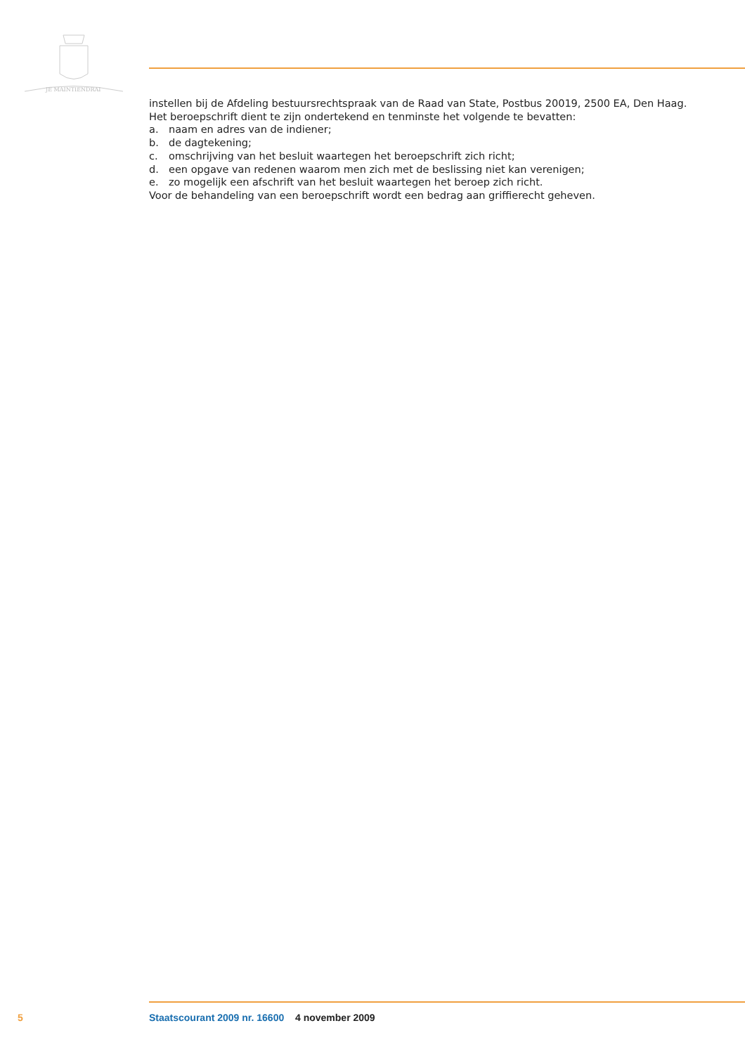JE MAINTIENDRAI
instellen bij de Afdeling bestuursrechtspraak van de Raad van State, Postbus 20019, 2500 EA, Den Haag.
Het beroepschrift dient te zijn ondertekend en tenminste het volgende te bevatten:
a. naam en adres van de indiener;
b. de dagtekening;
c. omschrijving van het besluit waartegen het beroepschrift zich richt;
d. een opgave van redenen waarom men zich met de beslissing niet kan verenigen;
e. zo mogelijk een afschrift van het besluit waartegen het beroep zich richt.
Voor de behandeling van een beroepschrift wordt een bedrag aan griffierecht geheven.
5 Staatscourant 2009 nr. 16600 4 november 2009